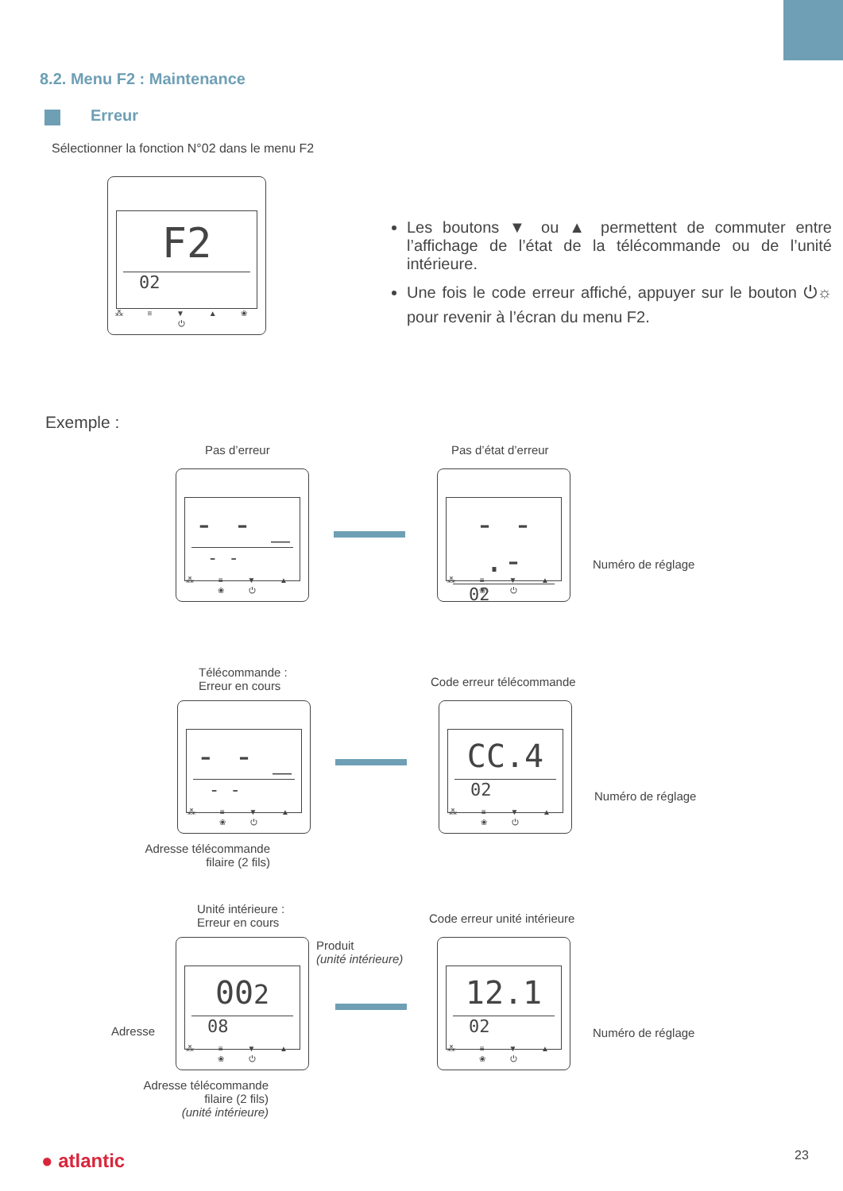8.2. Menu F2 : Maintenance
Erreur
Sélectionner la fonction N°02 dans le menu F2
F2
02
⁂ ≡ ▼ ▲ ❀ ⏻
Les boutons ▼ ou ▲ permettent de commuter entre l’affichage de l’état de la télécommande ou de l’unité intérieure.
Une fois le code erreur affiché, appuyer sur le bouton ⏻☼ pour revenir à l’écran du menu F2.
Exemple :
Pas d’erreur Pas d’état d’erreur
- - _
- -
⁂ ≡ ▼ ▲ ❀ ⏻
- - .-
02
⁂ ≡ ▼ ▲ ❀ ⏻
Numéro de réglage
Télécommande :
Erreur en cours
Code erreur télécommande
- - _
- -
⁂ ≡ ▼ ▲ ❀ ⏻
CC.4
02
⁂ ≡ ▼ ▲ ❀ ⏻
Numéro de réglage
Adresse télécommande
filaire (2 fils)
Unité intérieure :
Erreur en cours
Code erreur unité intérieure
Produit
(unité intérieure)
002
08
⁂ ≡ ▼ ▲ ❀ ⏻
Adresse
12.1
02
⁂ ≡ ▼ ▲ ❀ ⏻
Numéro de réglage
Adresse télécommande
filaire (2 fils)
(unité intérieure)
● atlantic 23